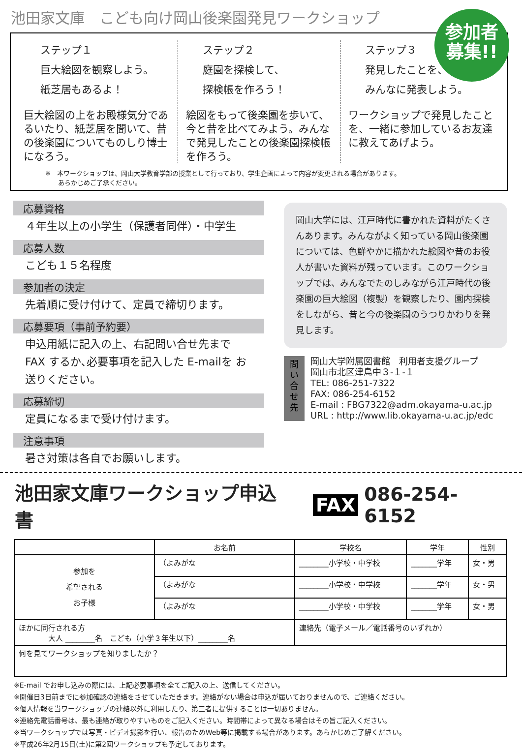池田家文庫　こども向け岡山後楽園発見ワークショップ
参加者
募集!!
ステップ１
巨大絵図を観察しよう。
紙芝居もあるよ！
巨大絵図の上をお殿様気分であるいたり、紙芝居を聞いて、昔の後楽園についてものしり博士になろう。
ステップ２
庭園を探検して、
探検帳を作ろう！
絵図をもって後楽園を歩いて、今と昔を比べてみよう。みんなで発見したことの後楽園探検帳を作ろう。
ステップ３
発見したことを、
みんなに発表しよう。
ワークショップで発見したことを、一緒に参加しているお友達に教えてあげよう。
※　本ワークショップは、岡山大学教育学部の授業として行っており、学生企画によって内容が変更される場合があります。
　　あらかじめご了承ください。
応募資格
４年生以上の小学生（保護者同伴）・中学生
応募人数
こども１５名程度
参加者の決定
先着順に受け付けて、定員で締切ります。
応募要項（事前予約要）
申込用紙に記入の上、右記問い合せ先まで FAX するか､必要事項を記入した E-mailを お送りください。
応募締切
定員になるまで受け付けます。
注意事項
暑さ対策は各自でお願いします。
岡山大学には、江戸時代に書かれた資料がたくさんあります。みんながよく知っている岡山後楽園については、色鮮やかに描かれた絵図や昔のお役人が書いた資料が残っています。このワークショップでは、みんなでたのしみながら江戸時代の後楽園の巨大絵図（複製）を観察したり、園内探検をしながら、昔と今の後楽園のうつりかわりを発見します。
問い合せ先
岡山大学附属図書館　利用者支援グループ
岡山市北区津島中３-１-１
TEL: 086-251-7322
FAX: 086-254-6152
E-mail : FBG7322@adm.okayama-u.ac.jp
URL : http://www.lib.okayama-u.ac.jp/edc
池田家文庫ワークショップ申込書 FAX 086-254-6152
| | お名前 | 学校名 | 学年 | 性別 |
| --- | --- | --- | --- | --- |
| 参加を 希望される お子様 | （よみがな | ________小学校・中学校 | _______学年 | 女・男 |
| | （よみがな | ________小学校・中学校 | _______学年 | 女・男 |
| | （よみがな | ________小学校・中学校 | _______学年 | 女・男 |
| ほかに同行される方 大人 ________名 こども（小学３年生以下）________名 | | 連絡先（電子メール／電話番号のいずれか） | | |
| 何を見てワークショップを知りましたか？ | | | | |
※E-mail でお申し込みの際には、上記必要事項を全てご記入の上、送信してください。
※開催日3日前までに参加確認の連絡をさせていただきます。連絡がない場合は申込が届いておりませんので、ご連絡ください。
※個人情報を当ワークショップの連絡以外に利用したり、第三者に提供することは一切ありません。
※連絡先電話番号は、最も連絡が取りやすいものをご記入ください。時間帯によって異なる場合はその旨ご記入ください。
※当ワークショップでは写真・ビデオ撮影を行い、報告のためWeb等に掲載する場合があります。あらかじめご了解ください。
※平成26年2月15日(土)に第2回ワークショップも予定しております。